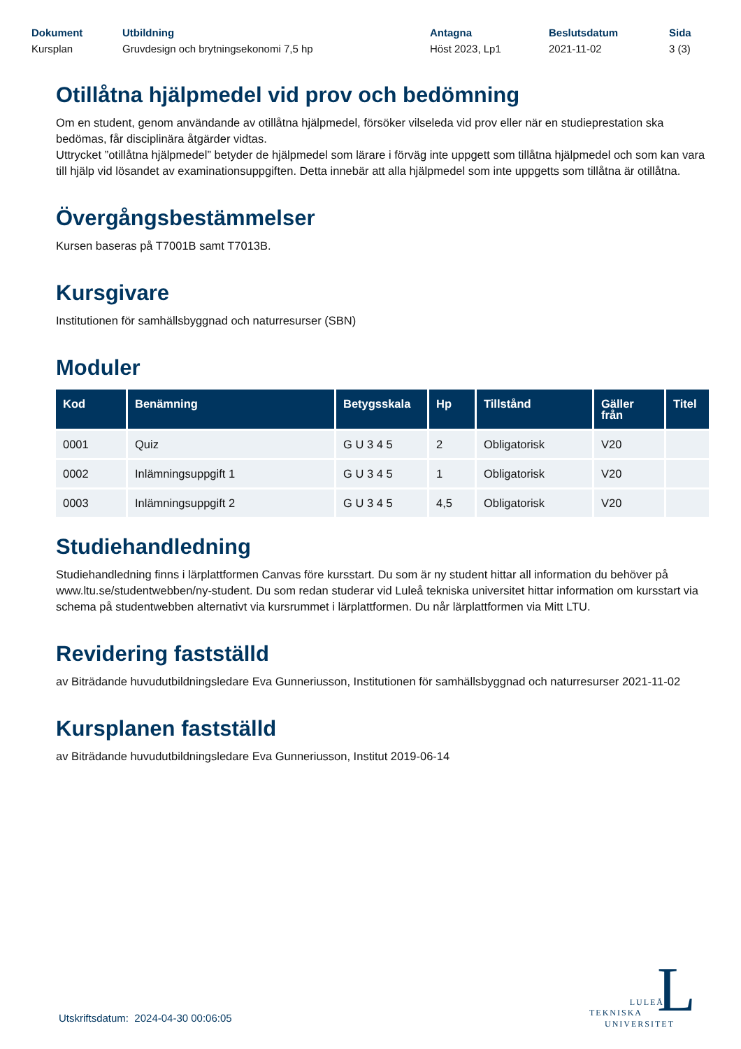Dokument
Kursplan
Utbildning
Gruvdesign och brytningsekonomi 7,5 hp
Antagna
Höst 2023, Lp1
Beslutsdatum
2021-11-02
Sida
3 (3)
Otillåtna hjälpmedel vid prov och bedömning
Om en student, genom användande av otillåtna hjälpmedel, försöker vilseleda vid prov eller när en studieprestation ska bedömas, får disciplinära åtgärder vidtas.
Uttrycket ”otillåtna hjälpmedel” betyder de hjälpmedel som lärare i förväg inte uppgett som tillåtna hjälpmedel och som kan vara till hjälp vid lösandet av examinationsuppgiften. Detta innebär att alla hjälpmedel som inte uppgetts som tillåtna är otillåtna.
Övergångsbestämmelser
Kursen baseras på T7001B samt T7013B.
Kursgivare
Institutionen för samhällsbyggnad och naturresurser (SBN)
Moduler
| Kod | Benämning | Betygsskala | Hp | Tillstånd | Gäller från | Titel |
| --- | --- | --- | --- | --- | --- | --- |
| 0001 | Quiz | G U 3 4 5 | 2 | Obligatorisk | V20 | |
| 0002 | Inlämningsuppgift 1 | G U 3 4 5 | 1 | Obligatorisk | V20 | |
| 0003 | Inlämningsuppgift 2 | G U 3 4 5 | 4,5 | Obligatorisk | V20 | |
Studiehandledning
Studiehandledning finns i lärplattformen Canvas före kursstart. Du som är ny student hittar all information du behöver på www.ltu.se/studentwebben/ny-student. Du som redan studerar vid Luleå tekniska universitet hittar information om kursstart via schema på studentwebben alternativt via kursrummet i lärplattformen. Du når lärplattformen via Mitt LTU.
Revidering fastställd
av Biträdande huvudutbildningsledare Eva Gunneriusson, Institutionen för samhällsbyggnad och naturresurser 2021-11-02
Kursplanen fastställd
av Biträdande huvudutbildningsledare Eva Gunneriusson, Institut 2019-06-14
Utskriftsdatum: 2024-04-30 00:06:05
L
LULEÅ
TEKNISKA
UNIVERSITET